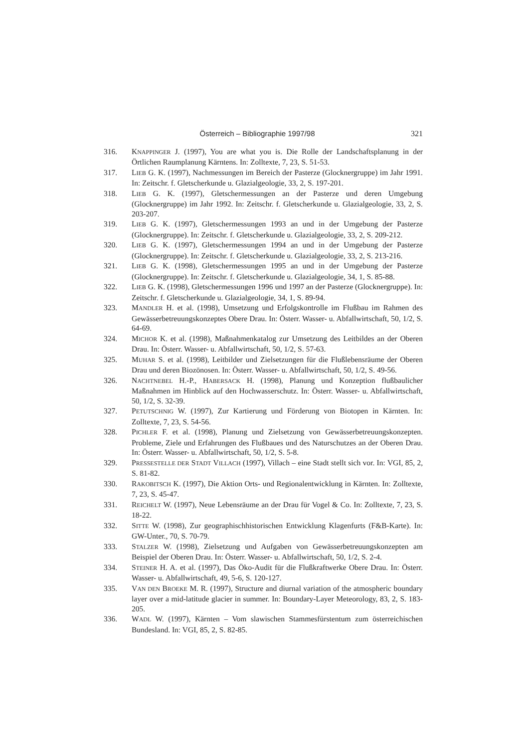Österreich – Bibliographie 1997/98 321
316. KNAPPINGER J. (1997), You are what you is. Die Rolle der Landschaftsplanung in der Örtlichen Raumplanung Kärntens. In: Zolltexte, 7, 23, S. 51-53.
317. LIEB G. K. (1997), Nachmessungen im Bereich der Pasterze (Glocknergruppe) im Jahr 1991. In: Zeitschr. f. Gletscherkunde u. Glazialgeologie, 33, 2, S. 197-201.
318. LIEB G. K. (1997), Gletschermessungen an der Pasterze und deren Umgebung (Glocknergruppe) im Jahr 1992. In: Zeitschr. f. Gletscherkunde u. Glazialgeologie, 33, 2, S. 203-207.
319. LIEB G. K. (1997), Gletschermessungen 1993 an und in der Umgebung der Pasterze (Glocknergruppe). In: Zeitschr. f. Gletscherkunde u. Glazialgeologie, 33, 2, S. 209-212.
320. LIEB G. K. (1997), Gletschermessungen 1994 an und in der Umgebung der Pasterze (Glocknergruppe). In: Zeitschr. f. Gletscherkunde u. Glazialgeologie, 33, 2, S. 213-216.
321. LIEB G. K. (1998), Gletschermessungen 1995 an und in der Umgebung der Pasterze (Glocknergruppe). In: Zeitschr. f. Gletscherkunde u. Glazialgeologie, 34, 1, S. 85-88.
322. LIEB G. K. (1998), Gletschermessungen 1996 und 1997 an der Pasterze (Glocknergruppe). In: Zeitschr. f. Gletscherkunde u. Glazialgeologie, 34, 1, S. 89-94.
323. MANDLER H. et al. (1998), Umsetzung und Erfolgskontrolle im Flußbau im Rahmen des Gewässerbetreuungskonzeptes Obere Drau. In: Österr. Wasser- u. Abfallwirtschaft, 50, 1/2, S. 64-69.
324. MICHOR K. et al. (1998), Maßnahmenkatalog zur Umsetzung des Leitbildes an der Oberen Drau. In: Österr. Wasser- u. Abfallwirtschaft, 50, 1/2, S. 57-63.
325. MUHAR S. et al. (1998), Leitbilder und Zielsetzungen für die Flußlebensräume der Oberen Drau und deren Biozönosen. In: Österr. Wasser- u. Abfallwirtschaft, 50, 1/2, S. 49-56.
326. NACHTNEBEL H.-P., HABERSACK H. (1998), Planung und Konzeption flußbaulicher Maßnahmen im Hinblick auf den Hochwasserschutz. In: Österr. Wasser- u. Abfallwirtschaft, 50, 1/2, S. 32-39.
327. PETUTSCHNIG W. (1997), Zur Kartierung und Förderung von Biotopen in Kärnten. In: Zolltexte, 7, 23, S. 54-56.
328. PICHLER F. et al. (1998), Planung und Zielsetzung von Gewässerbetreuungskonzepten. Probleme, Ziele und Erfahrungen des Flußbaues und des Naturschutzes an der Oberen Drau. In: Österr. Wasser- u. Abfallwirtschaft, 50, 1/2, S. 5-8.
329. PRESSESTELLE DER STADT VILLACH (1997), Villach – eine Stadt stellt sich vor. In: VGI, 85, 2, S. 81-82.
330. RAKOBITSCH K. (1997), Die Aktion Orts- und Regionalentwicklung in Kärnten. In: Zolltexte, 7, 23, S. 45-47.
331. REICHELT W. (1997), Neue Lebensräume an der Drau für Vogel & Co. In: Zolltexte, 7, 23, S. 18-22.
332. SITTE W. (1998), Zur geographischhistorischen Entwicklung Klagenfurts (F&B-Karte). In: GW-Unter., 70, S. 70-79.
333. STALZER W. (1998), Zielsetzung und Aufgaben von Gewässerbetreuungskonzepten am Beispiel der Oberen Drau. In: Österr. Wasser- u. Abfallwirtschaft, 50, 1/2, S. 2-4.
334. STEINER H. A. et al. (1997), Das Öko-Audit für die Flußkraftwerke Obere Drau. In: Österr. Wasser- u. Abfallwirtschaft, 49, 5-6, S. 120-127.
335. VAN DEN BROEKE M. R. (1997), Structure and diurnal variation of the atmospheric boundary layer over a mid-latitude glacier in summer. In: Boundary-Layer Meteorology, 83, 2, S. 183-205.
336. WADL W. (1997), Kärnten – Vom slawischen Stammesfürstentum zum österreichischen Bundesland. In: VGI, 85, 2, S. 82-85.